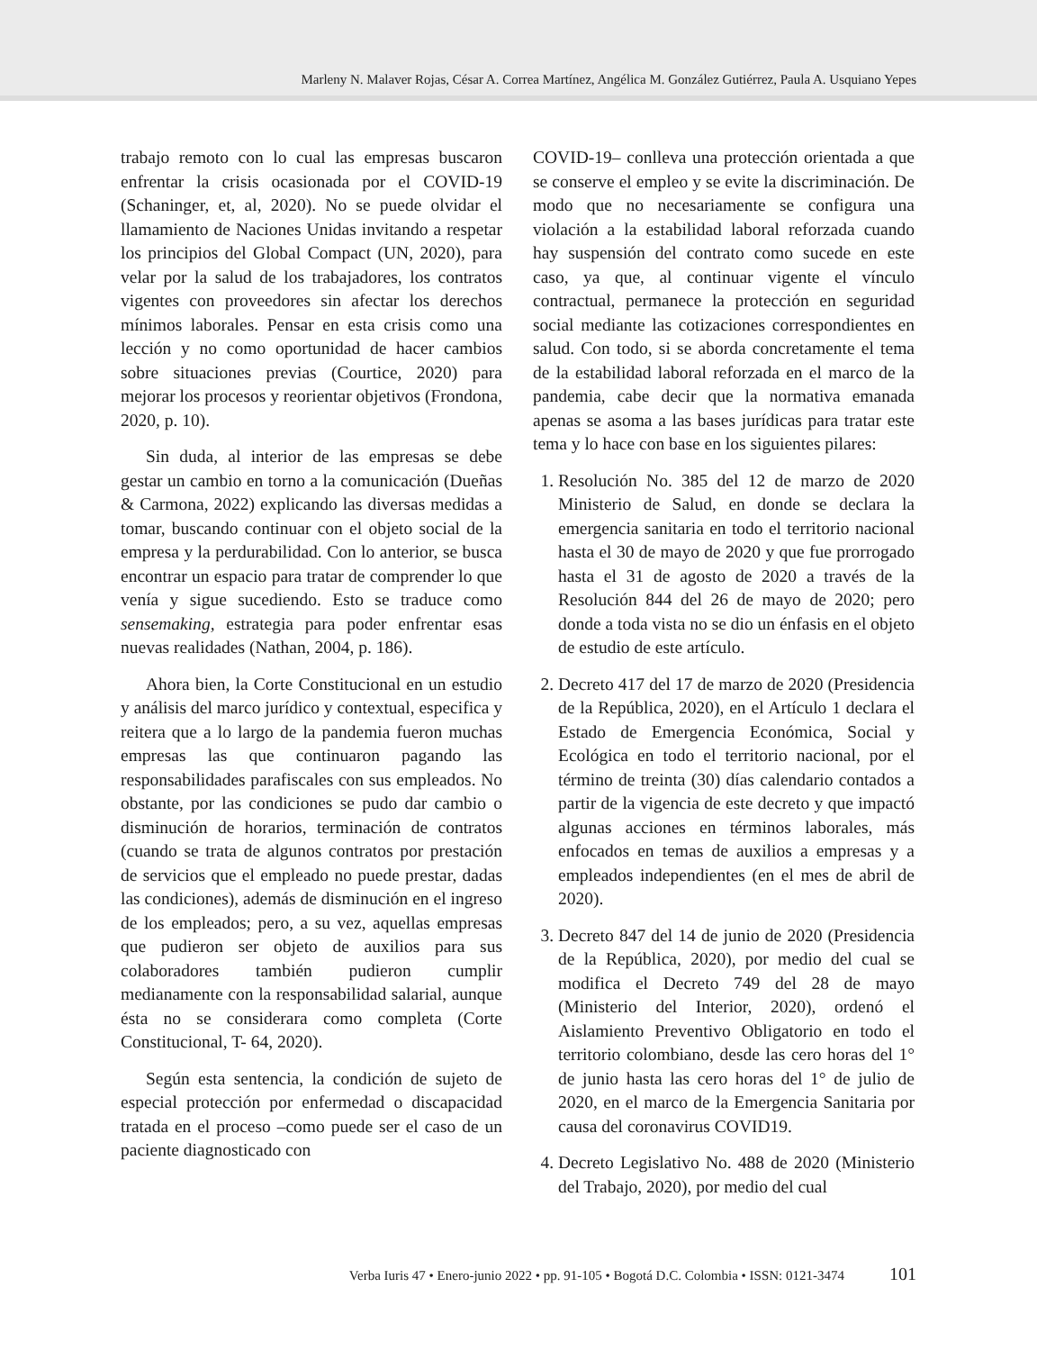Marleny N. Malaver Rojas, César A. Correa Martínez, Angélica M. González Gutiérrez, Paula A. Usquiano Yepes
trabajo remoto con lo cual las empresas buscaron enfrentar la crisis ocasionada por el COVID-19 (Schaninger, et, al, 2020). No se puede olvidar el llamamiento de Naciones Unidas invitando a respetar los principios del Global Compact (UN, 2020), para velar por la salud de los trabajadores, los contratos vigentes con proveedores sin afectar los derechos mínimos laborales. Pensar en esta crisis como una lección y no como oportunidad de hacer cambios sobre situaciones previas (Courtice, 2020) para mejorar los procesos y reorientar objetivos (Frondona, 2020, p. 10).
Sin duda, al interior de las empresas se debe gestar un cambio en torno a la comunicación (Dueñas & Carmona, 2022) explicando las diversas medidas a tomar, buscando continuar con el objeto social de la empresa y la perdurabilidad. Con lo anterior, se busca encontrar un espacio para tratar de comprender lo que venía y sigue sucediendo. Esto se traduce como sensemaking, estrategia para poder enfrentar esas nuevas realidades (Nathan, 2004, p. 186).
Ahora bien, la Corte Constitucional en un estudio y análisis del marco jurídico y contextual, especifica y reitera que a lo largo de la pandemia fueron muchas empresas las que continuaron pagando las responsabilidades parafiscales con sus empleados. No obstante, por las condiciones se pudo dar cambio o disminución de horarios, terminación de contratos (cuando se trata de algunos contratos por prestación de servicios que el empleado no puede prestar, dadas las condiciones), además de disminución en el ingreso de los empleados; pero, a su vez, aquellas empresas que pudieron ser objeto de auxilios para sus colaboradores también pudieron cumplir medianamente con la responsabilidad salarial, aunque ésta no se considerara como completa (Corte Constitucional, T- 64, 2020).
Según esta sentencia, la condición de sujeto de especial protección por enfermedad o discapacidad tratada en el proceso –como puede ser el caso de un paciente diagnosticado con
COVID-19– conlleva una protección orientada a que se conserve el empleo y se evite la discriminación. De modo que no necesariamente se configura una violación a la estabilidad laboral reforzada cuando hay suspensión del contrato como sucede en este caso, ya que, al continuar vigente el vínculo contractual, permanece la protección en seguridad social mediante las cotizaciones correspondientes en salud. Con todo, si se aborda concretamente el tema de la estabilidad laboral reforzada en el marco de la pandemia, cabe decir que la normativa emanada apenas se asoma a las bases jurídicas para tratar este tema y lo hace con base en los siguientes pilares:
1. Resolución No. 385 del 12 de marzo de 2020 Ministerio de Salud, en donde se declara la emergencia sanitaria en todo el territorio nacional hasta el 30 de mayo de 2020 y que fue prorrogado hasta el 31 de agosto de 2020 a través de la Resolución 844 del 26 de mayo de 2020; pero donde a toda vista no se dio un énfasis en el objeto de estudio de este artículo.
2. Decreto 417 del 17 de marzo de 2020 (Presidencia de la República, 2020), en el Artículo 1 declara el Estado de Emergencia Económica, Social y Ecológica en todo el territorio nacional, por el término de treinta (30) días calendario contados a partir de la vigencia de este decreto y que impactó algunas acciones en términos laborales, más enfocados en temas de auxilios a empresas y a empleados independientes (en el mes de abril de 2020).
3. Decreto 847 del 14 de junio de 2020 (Presidencia de la República, 2020), por medio del cual se modifica el Decreto 749 del 28 de mayo (Ministerio del Interior, 2020), ordenó el Aislamiento Preventivo Obligatorio en todo el territorio colombiano, desde las cero horas del 1° de junio hasta las cero horas del 1° de julio de 2020, en el marco de la Emergencia Sanitaria por causa del coronavirus COVID19.
4. Decreto Legislativo No. 488 de 2020 (Ministerio del Trabajo, 2020), por medio del cual
Verba Iuris 47 • Enero-junio 2022 • pp. 91-105 • Bogotá D.C. Colombia • ISSN: 0121-3474 101